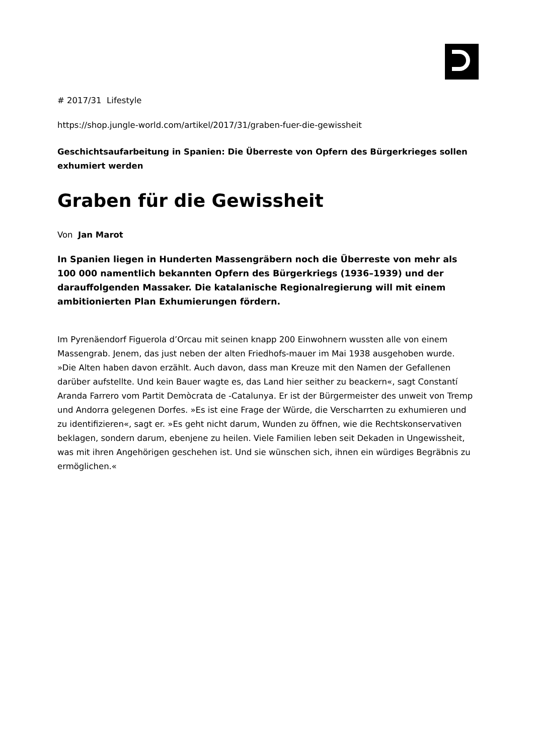# 2017/31 Lifestyle
https://shop.jungle-world.com/artikel/2017/31/graben-fuer-die-gewissheit
Geschichtsaufarbeitung in Spanien: Die Überreste von Opfern des Bürgerkrieges sollen exhumiert werden
Graben für die Gewissheit
Von Jan Marot
In Spanien liegen in Hunderten Massengräbern noch die Überreste von mehr als 100 000 namentlich bekannten Opfern des Bürgerkriegs (1936–1939) und der darauffolgenden Massaker. Die katalanische Regionalregierung will mit einem ambitionierten Plan Exhumierungen fördern.
Im Pyrenäendorf Figuerola d’Orcau mit seinen knapp 200 Einwohnern wussten alle von einem Massengrab. Jenem, das just neben der alten Friedhofs-mauer im Mai 1938 ausgehoben wurde. »Die Alten haben davon erzählt. Auch davon, dass man Kreuze mit den Namen der Gefallenen darüber aufstellte. Und kein Bauer wagte es, das Land hier seither zu beackern«, sagt Constantí Aranda Farrero vom Partit Demòcrata de -Catalunya. Er ist der Bürgermeister des unweit von Tremp und Andorra gelegenen Dorfes. »Es ist eine Frage der Würde, die Verscharrten zu exhumieren und zu identifizieren«, sagt er. »Es geht nicht darum, Wunden zu öffnen, wie die Rechtskonservativen beklagen, sondern darum, ebenjene zu heilen. Viele Familien leben seit Dekaden in Ungewissheit, was mit ihren Angehörigen geschehen ist. Und sie wünschen sich, ihnen ein würdiges Begräbnis zu ermöglichen.«